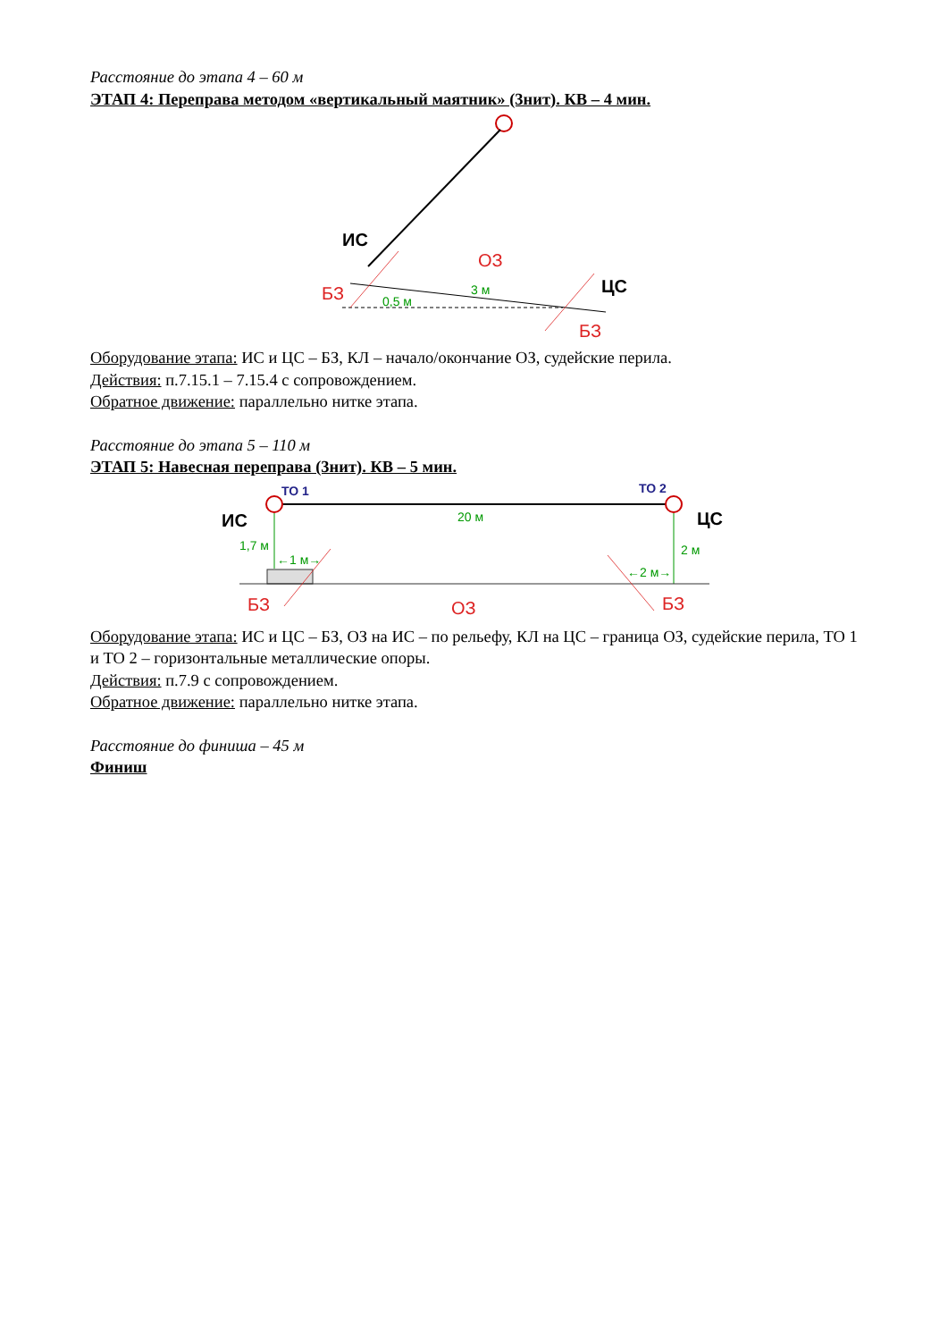Расстояние до этапа 4 – 60 м
ЭТАП 4: Переправа методом «вертикальный маятник» (3нит). КВ – 4 мин.
ИС
ОЗ
БЗ
3 м
0,5 м
ЦС
БЗ
Оборудование этапа: ИС и ЦС – БЗ, КЛ – начало/окончание ОЗ, судейские перила.
Действия: п.7.15.1 – 7.15.4 с сопровождением.
Обратное движение: параллельно нитке этапа.
Расстояние до этапа 5 – 110 м
ЭТАП 5: Навесная переправа (3нит). КВ – 5 мин.
ТО 1
ТО 2
ИС
ЦС
20 м
1,7 м
2 м
←1 м→
←2 м→
БЗ
ОЗ
БЗ
Оборудование этапа: ИС и ЦС – БЗ, ОЗ на ИС – по рельефу, КЛ на ЦС – граница ОЗ, судейские перила, ТО 1 и ТО 2 – горизонтальные металлические опоры.
Действия: п.7.9 с сопровождением.
Обратное движение: параллельно нитке этапа.
Расстояние до финиша – 45 м
Финиш